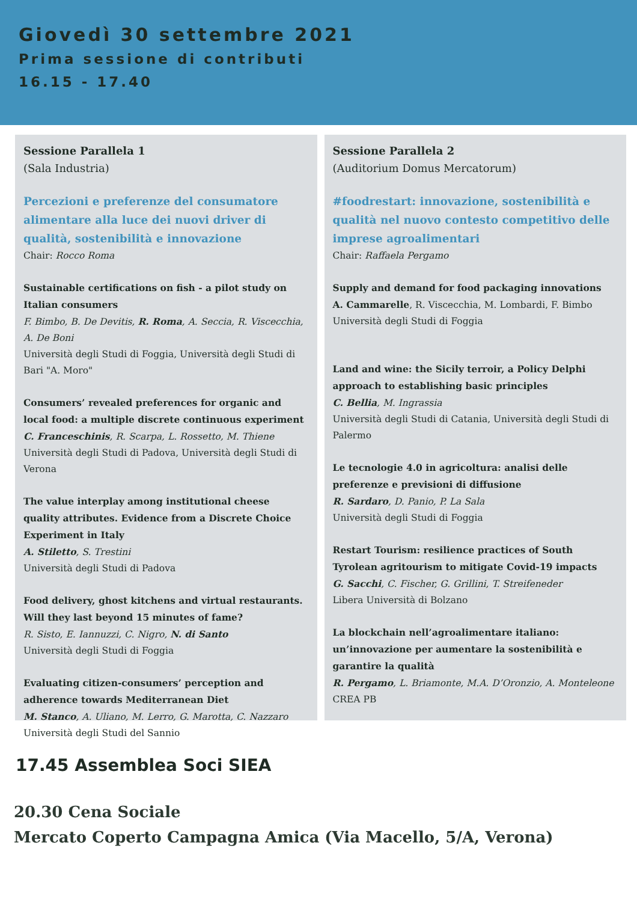Giovedì 30 settembre 2021
Prima sessione di contributi
16.15 - 17.40
Sessione Parallela 1
(Sala Industria)
Percezioni e preferenze del consumatore alimentare alla luce dei nuovi driver di qualità, sostenibilità e innovazione
Chair: Rocco Roma
Sustainable certifications on fish - a pilot study on Italian consumers
F. Bimbo, B. De Devitis, R. Roma, A. Seccia, R. Viscecchia, A. De Boni
Università degli Studi di Foggia, Università degli Studi di Bari "A. Moro"
Consumers’ revealed preferences for organic and local food: a multiple discrete continuous experiment
C. Franceschinis, R. Scarpa, L. Rossetto, M. Thiene
Università degli Studi di Padova, Università degli Studi di Verona
The value interplay among institutional cheese quality attributes. Evidence from a Discrete Choice Experiment in Italy
A. Stiletto, S. Trestini
Università degli Studi di Padova
Food delivery, ghost kitchens and virtual restaurants. Will they last beyond 15 minutes of fame?
R. Sisto, E. Iannuzzi, C. Nigro, N. di Santo
Università degli Studi di Foggia
Evaluating citizen-consumers’ perception and adherence towards Mediterranean Diet
M. Stanco, A. Uliano, M. Lerro, G. Marotta, C. Nazzaro
Università degli Studi del Sannio
Sessione Parallela 2
(Auditorium Domus Mercatorum)
#foodrestart: innovazione, sostenibilità e qualità nel nuovo contesto competitivo delle imprese agroalimentari
Chair: Raffaela Pergamo
Supply and demand for food packaging innovations
A. Cammarelle, R. Viscecchia, M. Lombardi, F. Bimbo
Università degli Studi di Foggia
Land and wine: the Sicily terroir, a Policy Delphi approach to establishing basic principles
C. Bellia, M. Ingrassia
Università degli Studi di Catania, Università degli Studi di Palermo
Le tecnologie 4.0 in agricoltura: analisi delle preferenze e previsioni di diffusione
R. Sardaro, D. Panio, P. La Sala
Università degli Studi di Foggia
Restart Tourism: resilience practices of South Tyrolean agritourism to mitigate Covid-19 impacts
G. Sacchi, C. Fischer, G. Grillini, T. Streifeneder
Libera Università di Bolzano
La blockchain nell’agroalimentare italiano: un’innovazione per aumentare la sostenibilità e garantire la qualità
R. Pergamo, L. Briamonte, M.A. D’Oronzio, A. Monteleone
CREA PB
17.45 Assemblea Soci SIEA
20.30 Cena Sociale
Mercato Coperto Campagna Amica (Via Macello, 5/A, Verona)